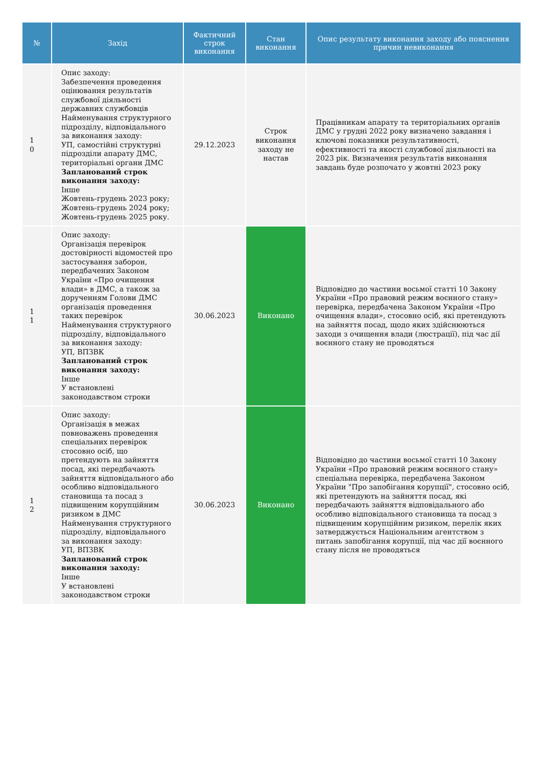| № | Захід | Фактичний строк виконання | Стан виконання | Опис результату виконання заходу або пояснення причин невиконання |
| --- | --- | --- | --- | --- |
| 1 0 | Опис заходу: Забезпечення проведення оцінювання результатів службової діяльності державних службовців Найменування структурного підрозділу, відповідального за виконання заходу: УП, самостійні структурні підрозділи апарату ДМС, територіальні органи ДМС Запланований строк виконання заходу: Інше Жовтень-грудень 2023 року; Жовтень-грудень 2024 року; Жовтень-грудень 2025 року. | 29.12.2023 | Строк виконання заходу не настав | Працівникам апарату та територіальних органів ДМС у грудні 2022 року визначено завдання і ключові показники результативності, ефективності та якості службової діяльності на 2023 рік. Визначення результатів виконання завдань буде розпочато у жовтні 2023 року |
| 1 1 | Опис заходу: Організація перевірок достовірності відомостей про застосування заборон, передбачених Законом України «Про очищення влади» в ДМС, а також за дорученням Голови ДМС організація проведення таких перевірок Найменування структурного підрозділу, відповідального за виконання заходу: УП, ВПЗВК Запланований строк виконання заходу: Інше У встановлені законодавством строки | 30.06.2023 | Виконано | Відповідно до частини восьмої статті 10 Закону України «Про правовий режим воєнного стану» перевірка, передбачена Законом України «Про очищення влади», стосовно осіб, які претендують на зайняття посад, щодо яких здійснюються заходи з очищення влади (люстрації), під час дії воєнного стану не проводяться |
| 1 2 | Опис заходу: Організація в межах повноважень проведення спеціальних перевірок стосовно осіб, що претендують на зайняття посад, які передбачають зайняття відповідального або особливо відповідального становища та посад з підвищеним корупційним ризиком в ДМС Найменування структурного підрозділу, відповідального за виконання заходу: УП, ВПЗВК Запланований строк виконання заходу: Інше У встановлені законодавством строки | 30.06.2023 | Виконано | Відповідно до частини восьмої статті 10 Закону України «Про правовий режим воєнного стану» спеціальна перевірка, передбачена Законом України "Про запобігання корупції", стосовно осіб, які претендують на зайняття посад, які передбачають зайняття відповідального або особливо відповідального становища та посад з підвищеним корупційним ризиком, перелік яких затверджується Національним агентством з питань запобігання корупції, під час дії воєнного стану після не проводяться |